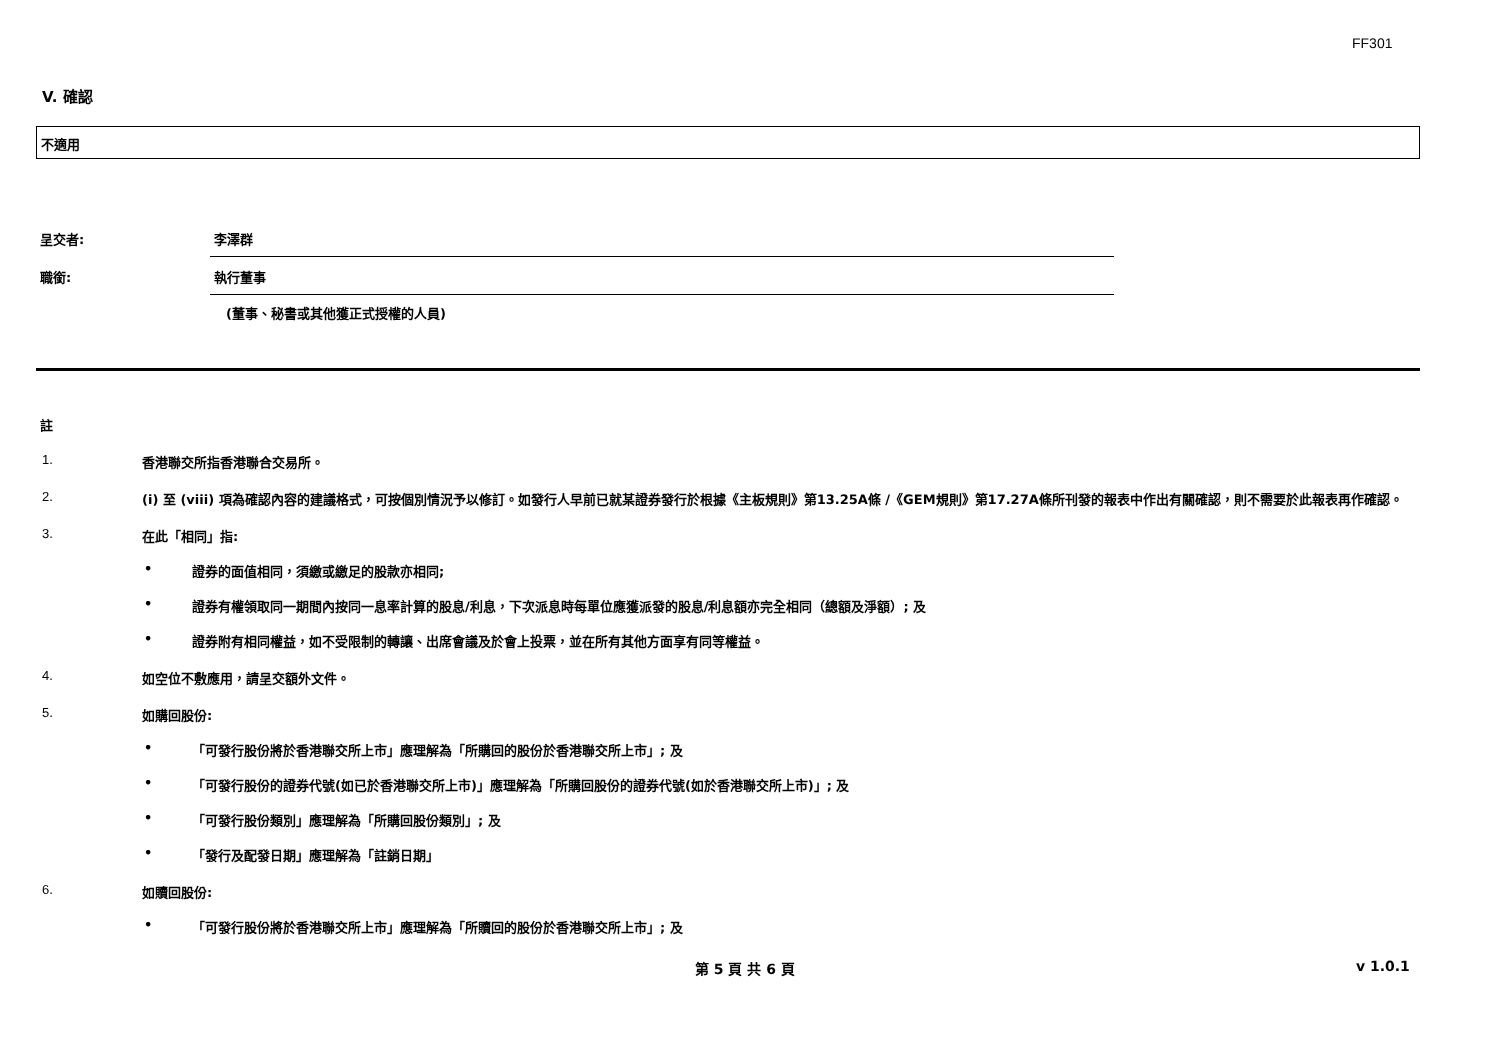FF301
V. 確認
不適用
呈交者: 李澤群
職銜: 執行董事
(董事、秘書或其他獲正式授權的人員)
註
1. 香港聯交所指香港聯合交易所。
2. (i) 至 (viii) 項為確認內容的建議格式，可按個別情況予以修訂。如發行人早前已就某證券發行於根據《主板規則》第13.25A條 /《GEM規則》第17.27A條所刊發的報表中作出有關確認，則不需要於此報表再作確認。
3. 在此「相同」指:
• 證券的面值相同，須繳或繳足的股款亦相同;
• 證券有權領取同一期間內按同一息率計算的股息/利息，下次派息時每單位應獲派發的股息/利息額亦完全相同（總額及淨額）; 及
• 證券附有相同權益，如不受限制的轉讓、出席會議及於會上投票，並在所有其他方面享有同等權益。
4. 如空位不敷應用，請呈交額外文件。
5. 如購回股份:
• 「可發行股份將於香港聯交所上市」應理解為「所購回的股份於香港聯交所上市」; 及
• 「可發行股份的證券代號(如已於香港聯交所上市)」應理解為「所購回股份的證券代號(如於香港聯交所上市)」; 及
• 「可發行股份類別」應理解為「所購回股份類別」; 及
• 「發行及配發日期」應理解為「註銷日期」
6. 如贖回股份:
• 「可發行股份將於香港聯交所上市」應理解為「所贖回的股份於香港聯交所上市」; 及
第 5 頁 共 6 頁 v 1.0.1